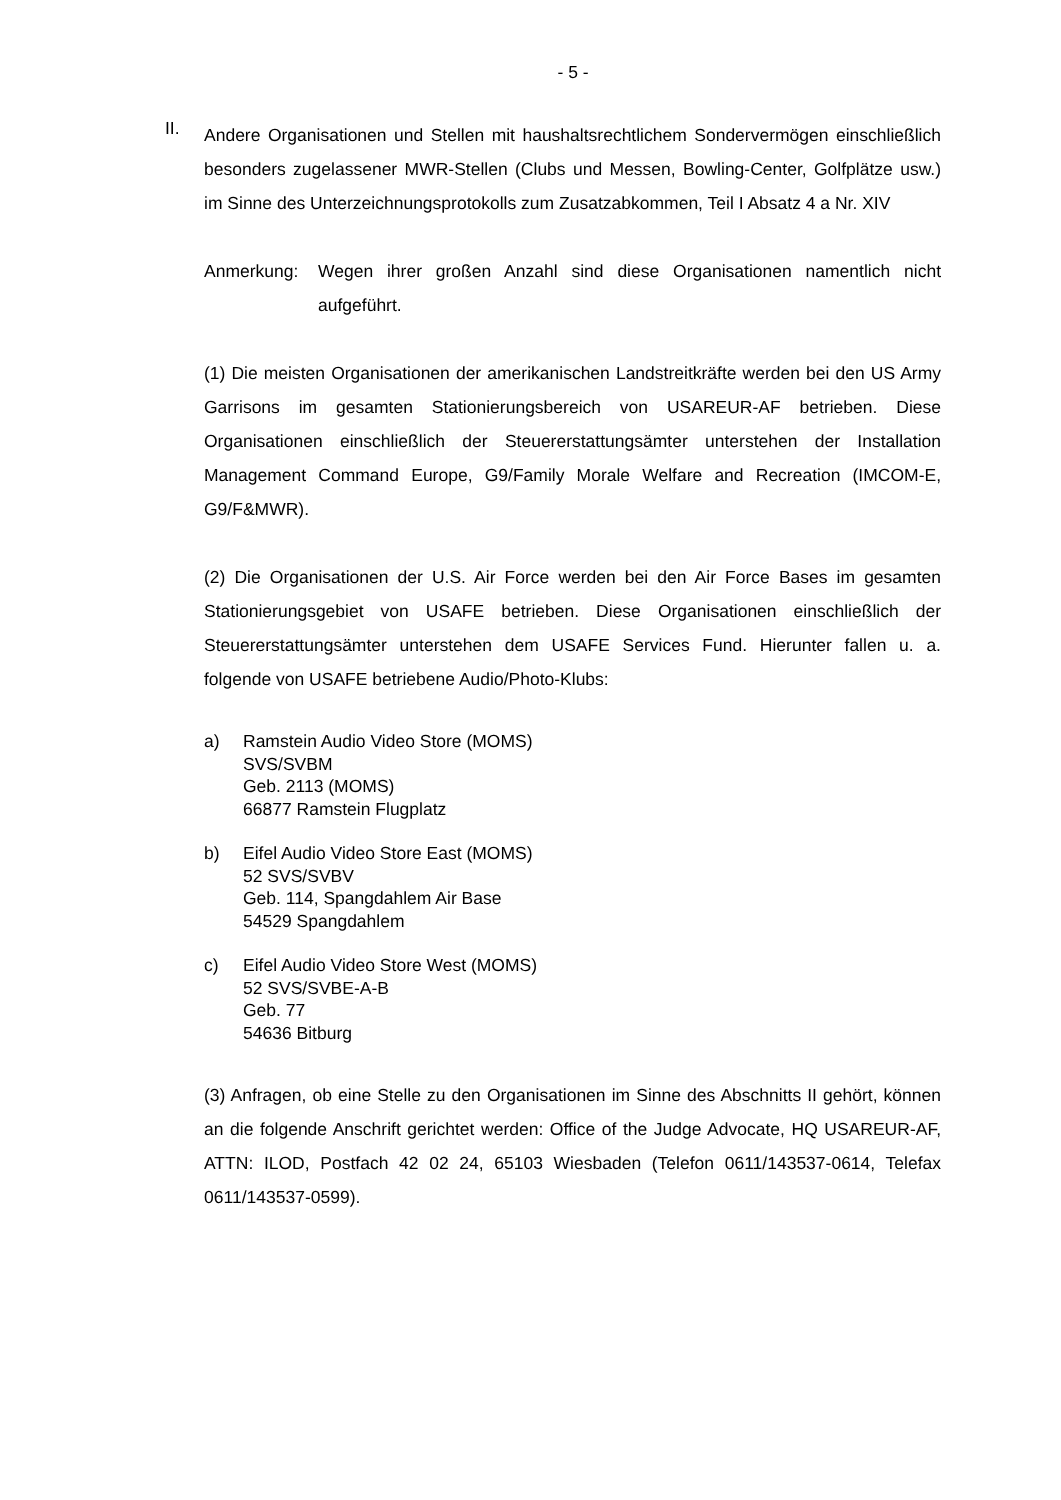- 5 -
II.
Andere Organisationen und Stellen mit haushaltsrechtlichem Sondervermögen einschließlich besonders zugelassener MWR-Stellen (Clubs und Messen, Bowling-Center, Golfplätze usw.) im Sinne des Unterzeichnungsprotokolls zum Zusatz­abkommen, Teil I Absatz 4 a Nr. XIV
Anmerkung: Wegen ihrer großen Anzahl sind diese Organisationen namentlich nicht aufgeführt.
(1) Die meisten Organisationen der amerikanischen Landstreitkräfte werden bei den US Army Garrisons im gesamten Stationierungsbereich von USAREUR-AF betrieben. Diese Organisationen einschließlich der Steuererstattungsämter unterstehen der Installation Management Command Europe, G9/Family Morale Welfare and Recreation (IMCOM-E, G9/F&MWR).
(2) Die Organisationen der U.S. Air Force werden bei den Air Force Bases im gesamten Stationierungsgebiet von USAFE betrieben. Diese Organisationen ein­schließlich der Steuererstattungsämter unterstehen dem USAFE Services Fund. Hierunter fallen u. a. folgende von USAFE betriebene Audio/Photo-Klubs:
a) Ramstein Audio Video Store (MOMS)
SVS/SVBM
Geb. 2113 (MOMS)
66877 Ramstein Flugplatz
b) Eifel Audio Video Store East (MOMS)
52 SVS/SVBV
Geb. 114, Spangdahlem Air Base
54529 Spangdahlem
c) Eifel Audio Video Store West (MOMS)
52 SVS/SVBE-A-B
Geb. 77
54636 Bitburg
(3) Anfragen, ob eine Stelle zu den Organisationen im Sinne des Abschnitts II gehört, können an die folgende Anschrift gerichtet werden: Office of the Judge Advocate, HQ USAREUR-AF, ATTN: ILOD, Postfach 42 02 24, 65103 Wiesbaden (Telefon 0611/143537-0614, Telefax 0611/143537-0599).